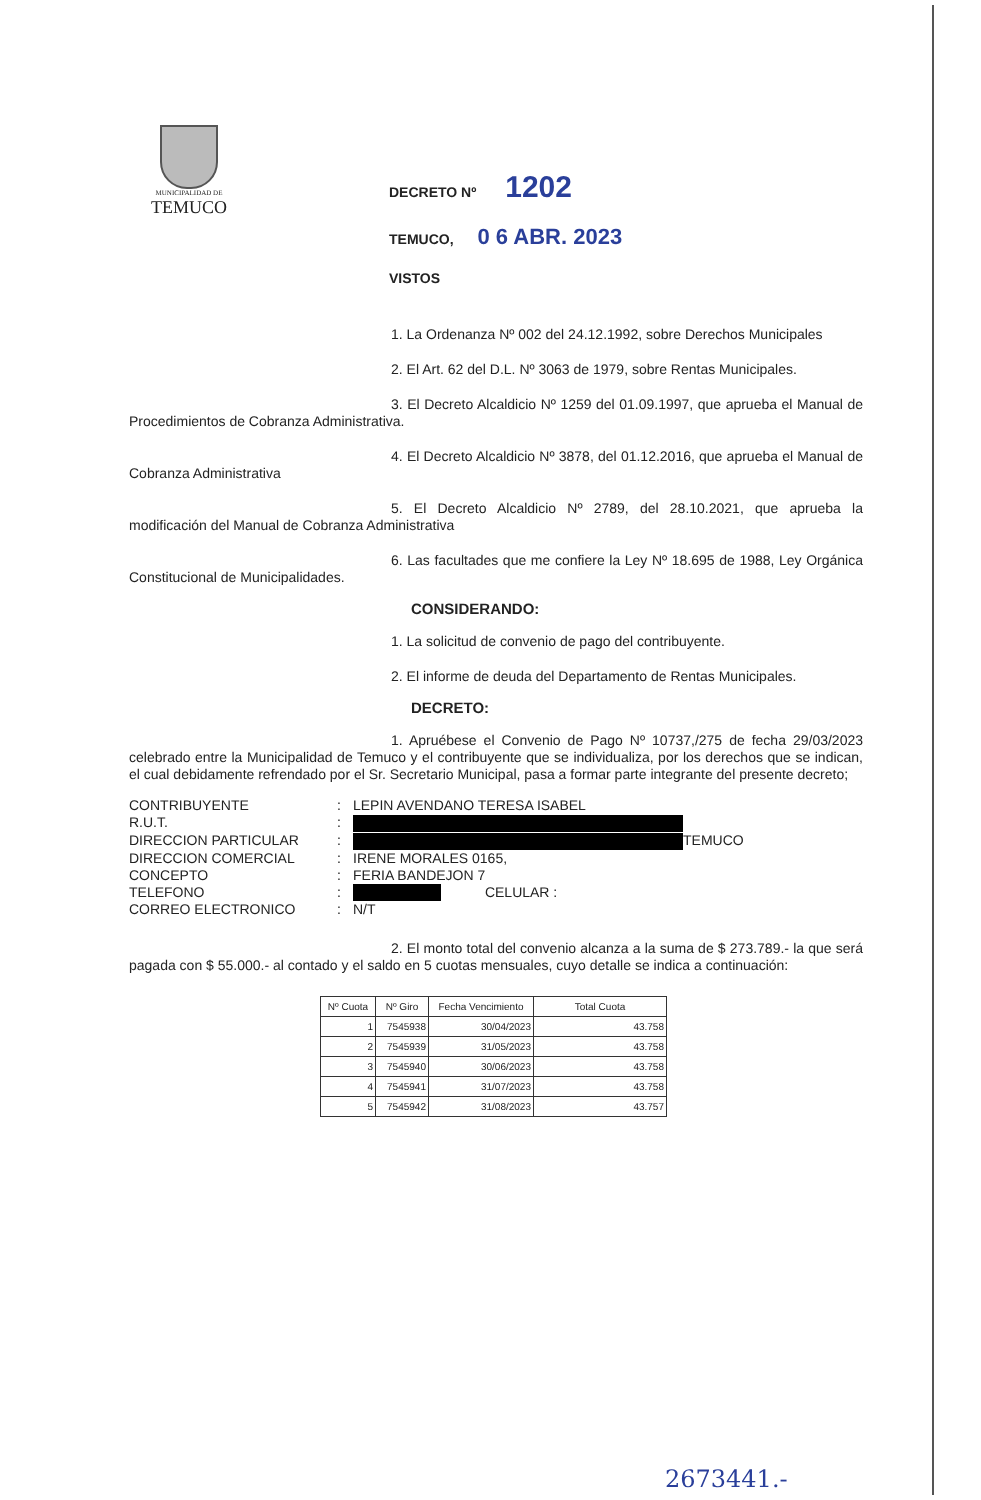MUNICIPALIDAD DE
TEMUCO
DECRETO Nº 1202
TEMUCO, 0 6 ABR. 2023
VISTOS
1. La Ordenanza Nº 002 del 24.12.1992, sobre Derechos Municipales
2. El Art. 62 del D.L. Nº 3063 de 1979, sobre Rentas Municipales.
3. El Decreto Alcaldicio Nº 1259 del 01.09.1997, que aprueba el Manual de Procedimientos de Cobranza Administrativa.
4. El Decreto Alcaldicio Nº 3878, del 01.12.2016, que aprueba el Manual de Cobranza Administrativa
5. El Decreto Alcaldicio Nº 2789, del 28.10.2021, que aprueba la modificación del Manual de Cobranza Administrativa
6. Las facultades que me confiere la Ley Nº 18.695 de 1988, Ley Orgánica Constitucional de Municipalidades.
CONSIDERANDO:
1. La solicitud de convenio de pago del contribuyente.
2. El informe de deuda del Departamento de Rentas Municipales.
DECRETO:
1. Apruébese el Convenio de Pago Nº 10737,/275 de fecha 29/03/2023 celebrado entre la Municipalidad de Temuco y el contribuyente que se individualiza, por los derechos que se indican, el cual debidamente refrendado por el Sr. Secretario Municipal, pasa a formar parte integrante del presente decreto;
| CONTRIBUYENTE | : | LEPIN AVENDANO TERESA ISABEL |
| R.U.T. | : | |
| DIRECCION PARTICULAR | : | TEMUCO |
| DIRECCION COMERCIAL | : | IRENE MORALES 0165, |
| CONCEPTO | : | FERIA BANDEJON 7 |
| TELEFONO | : | CELULAR : |
| CORREO ELECTRONICO | : | N/T |
2. El monto total del convenio alcanza a la suma de $ 273.789.- la que será pagada con $ 55.000.- al contado y el saldo en 5 cuotas mensuales, cuyo detalle se indica a continuación:
| Nº Cuota | Nº Giro | Fecha Vencimiento | Total Cuota |
| --- | --- | --- | --- |
| 1 | 7545938 | 30/04/2023 | 43.758 |
| 2 | 7545939 | 31/05/2023 | 43.758 |
| 3 | 7545940 | 30/06/2023 | 43.758 |
| 4 | 7545941 | 31/07/2023 | 43.758 |
| 5 | 7545942 | 31/08/2023 | 43.757 |
2673441.-